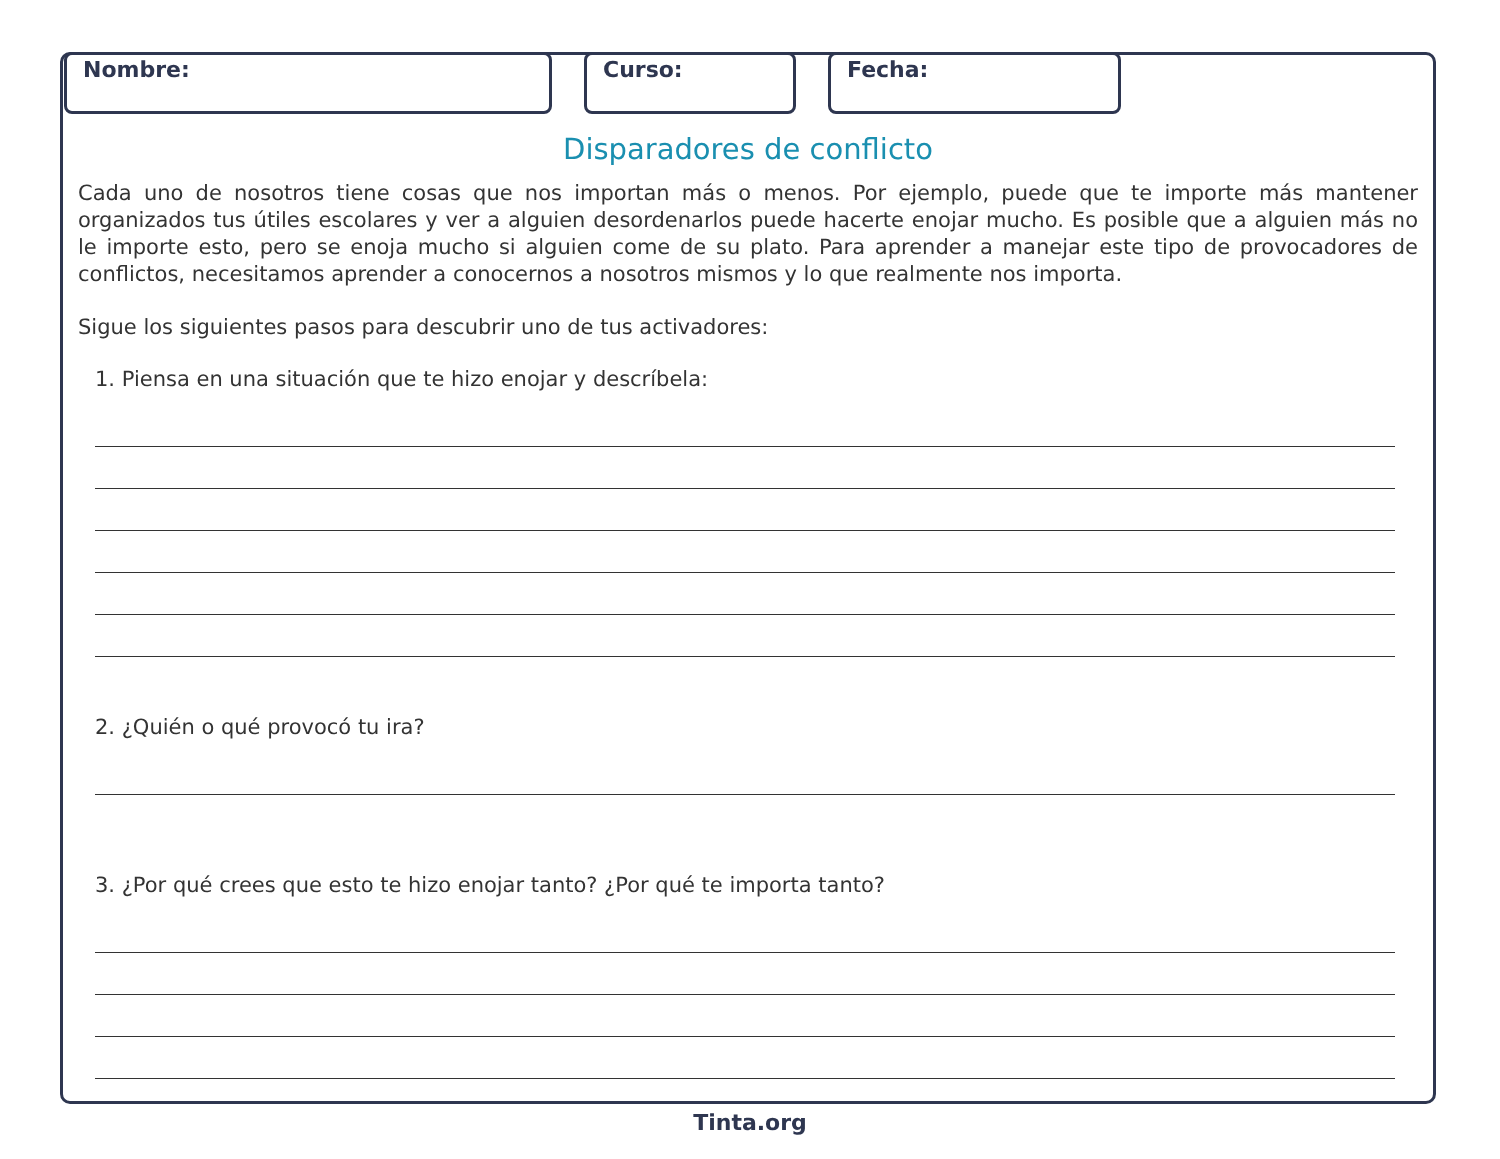Nombre: Curso: Fecha:
Disparadores de conflicto
Cada uno de nosotros tiene cosas que nos importan más o menos. Por ejemplo, puede que te importe más mantener organizados tus útiles escolares y ver a alguien desordenarlos puede hacerte enojar mucho. Es posible que a alguien más no le importe esto, pero se enoja mucho si alguien come de su plato. Para aprender a manejar este tipo de provocadores de conflictos, necesitamos aprender a conocernos a nosotros mismos y lo que realmente nos importa.
Sigue los siguientes pasos para descubrir uno de tus activadores:
1. Piensa en una situación que te hizo enojar y descríbela:
2. ¿Quién o qué provocó tu ira?
3. ¿Por qué crees que esto te hizo enojar tanto? ¿Por qué te importa tanto?
Tinta.org